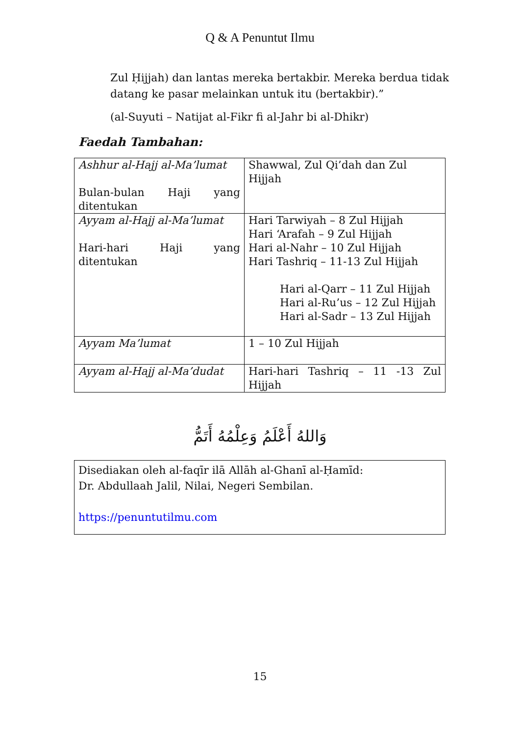Q & A Penuntut Ilmu
Zul Ḥijjah) dan lantas mereka bertakbir. Mereka berdua tidak datang ke pasar melainkan untuk itu (bertakbir).”
(al-Suyuti – Natijat al-Fikr fi al-Jahr bi al-Dhikr)
Faedah Tambahan:
| Ashhur al-Hajj al-Ma’lumat Bulan-bulan Haji yang ditentukan | Shawwal, Zul Qi’dah dan Zul Hijjah |
| Ayyam al-Hajj al-Ma’lumat Hari-hari Haji yang ditentukan | Hari Tarwiyah – 8 Zul Hijjah Hari ‘Arafah – 9 Zul Hijjah Hari al-Nahr – 10 Zul Hijjah Hari Tashriq – 11-13 Zul Hijjah Hari al-Qarr – 11 Zul Hijjah Hari al-Ru’us – 12 Zul Hijjah Hari al-Sadr – 13 Zul Hijjah |
| Ayyam Ma’lumat | 1 – 10 Zul Hijjah |
| Ayyam al-Hajj al-Ma’dudat | Hari-hari Tashriq – 11 -13 Zul Hijjah |
وَاللهُ أَعْلَمُ وَعِلْمُهُ أَتَمُّ
Disediakan oleh al-faqīr ilā Allāh al-Ghanī al-Ḥamīd:
Dr. Abdullaah Jalil, Nilai, Negeri Sembilan.
https://penuntutilmu.com
15